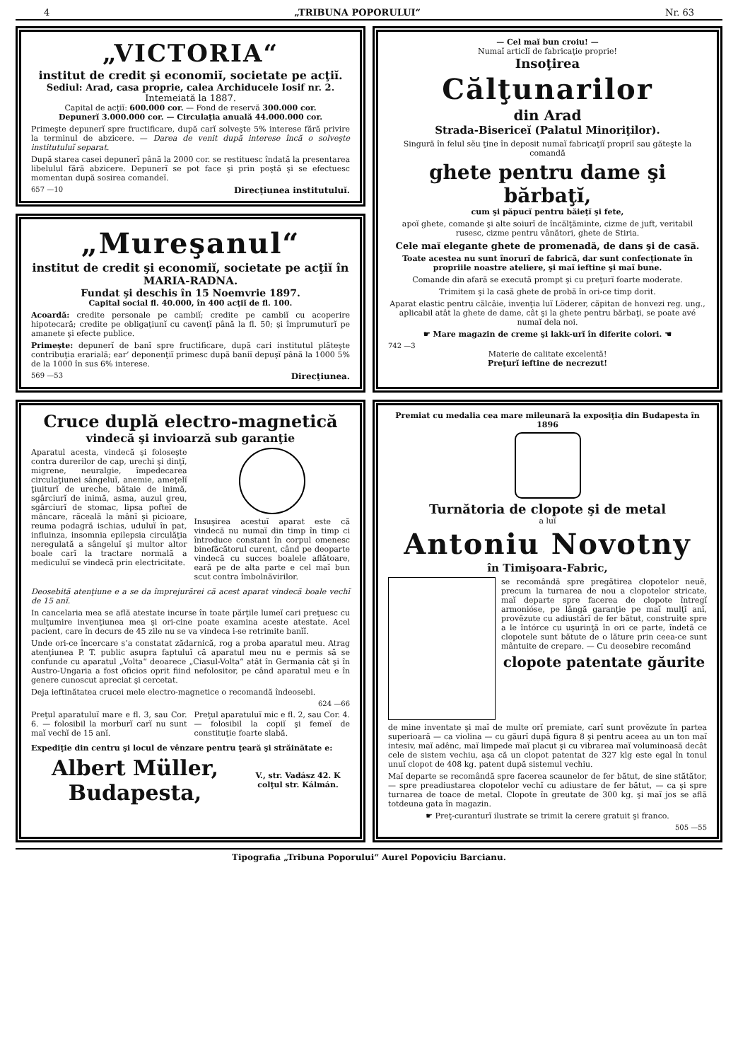4 „TRIBUNA POPORULUI“Nr. 63
„VICTORIA“
institut de credit şi economiĭ, societate pe acţiĭ.
Sediul: Arad, casa proprie, calea Archiducele Iosif nr. 2.
Intemeiată la 1887.
Capital de acţiĭ: 600.000 cor. — Fond de reservă 300.000 cor.
Depunerĭ 3.000.000 cor. — Circulaţia anuală 44.000.000 cor.
Primeşte depunerĭ spre fructificare, după carĭ solveşte 5% interese fără privire la terminul de abzicere. — Darea de venit după interese încă o solveşte institutuluĭ separat.
După starea casei depunerĭ până la 2000 cor. se restituesc îndată la presentarea libelulul fără abzicere. Depunerĭ se pot face şi prin poştă şi se efectuesc momentan după sosirea comandeĭ.
657 —10 Direcţiunea institutuluĭ.
„Mureşanul“
institut de credit şi economiĭ, societate pe acţiĭ în
MARIA-RADNA.
Fundat şi deschis în 15 Noemvrie 1897.
Capital social fl. 40.000, în 400 acţiĭ de fl. 100.
Acoardă: credite personale pe cambiĭ; credite pe cambiĭ cu acoperire hipotecară; credite pe obligaţiunĭ cu cavenţĭ până la fl. 50; şi împrumuturĭ pe amanete şi efecte publice.
Primeşte: depunerĭ de banĭ spre fructificare, după cari institutul plăteşte contribuţia erarială; ear’ deponenţiĭ primesc după baniĭ depuşĭ până la 1000 5% de la 1000 în sus 6% interese.
569 —53 Direcţiunea.
— Cel maĭ bun croiu! —
Numaĭ articlĭ de fabricaţie proprie!
Insoţirea
Călţunarilor
din Arad
Strada-Bisericeĭ (Palatul Minoriţilor).
Singură în felul sĕu ţine în deposit numaĭ fabricaţiĭ propriĭ sau găteşte la comandă
ghete pentru dame şi bărbaţĭ,
cum şi păpucĭ pentru băieţĭ şi fete,
apoĭ ghete, comande şi alte soiurĭ de încălţăminte, cizme de juft, veritabil rusesc, cizme pentru vânători, ghete de Stiria.
Cele maĭ elegante ghete de promenadă, de dans şi de casă.
Toate acestea nu sunt înorurĭ de fabrică, dar sunt confecţionate în propriile noastre ateliere, şi maĭ ieftine şi maĭ bune.
Comande din afară se execută prompt şi cu preţurĭ foarte moderate.
Trimitem şi la casă ghete de probă în ori-ce timp dorit.
Aparat elastic pentru călcâie, invenţia luĭ Löderer, căpitan de honvezi reg. ung., aplicabil atât la ghete de dame, cât şi la ghete pentru bărbaţi, se poate avé numaĭ dela noi.
☛ Mare magazin de creme şi lakk-urĭ în diferite colori. ☚
742 —3
Materie de calitate excelentă!
Preţurĭ ieftine de necrezut!
Cruce duplă electro-magnetică
vindecă şi invioarză sub garanţie
Aparatul acesta, vindecă şi foloseşte contra durerilor de cap, urechi şi dinţĭ, migrene, neuralgie, împedecarea circulaţiunei sângeluĭ, anemie, ameţelĭ ţiuiturĭ de ureche, bătaie de inimă, sgârciurĭ de inimă, asma, auzul greu, sgârciurĭ de stomac, lipsa pofteĭ de mâncare, răceală la mânĭ şi picioare, reuma podagră ischias, uduluĭ în pat, influinza, insomnia epilepsia circulăţia neregulată a sângeluĭ şi multor altor boale carĭ la tractare normală a mediculuĭ se vindecă prin electricitate.
Insuşirea acestuĭ aparat este că vindecă nu numaĭ din timp în timp ci întroduce constant în corpul omenesc binefăcătorul curent, când pe deoparte vindecă cu succes boalele aflătoare, eară pe de alta parte e cel maĭ bun scut contra îmbolnăvirilor.
Deosebită atenţiune e a se da împrejurărei că acest aparat vindecă boale vechĭ de 15 anĭ.
In cancelaria mea se află atestate incurse în toate părţile lumeĭ cari preţuesc cu mulţumire invenţiunea mea şi ori-cine poate examina aceste atestate. Acel pacient, care în decurs de 45 zile nu se va vindeca i-se retrimite banĭĭ.
Unde ori-ce încercare s’a constatat zădarnică, rog a proba aparatul meu. Atrag atenţiunea P. T. public asupra faptuluĭ că aparatul meu nu e permis să se confunde cu aparatul „Volta“ deoarece „Ciasul-Volta“ atât în Germania cât şi în Austro-Ungaria a fost oficios oprit fiind nefolositor, pe când aparatul meu e în genere cunoscut apreciat şi cercetat.
Deja ieftinătatea crucei mele electro-magnetice o recomandă îndeosebi.
624 —66
Preţul aparatuluĭ mare e fl. 3, sau Cor. 6. — folosibil la morburĭ carĭ nu sunt maĭ vechĭ de 15 anĭ.
Preţul aparatuluĭ mic e fl. 2, sau Cor. 4. — folosibil la copiĭ şi femeĭ de constituţie foarte slabă.
Expediţie din centru şi locul de vênzare pentru ţeară şi străinătate e:
Albert Müller, Budapesta,
V., str. Vadász 42. K colţul str. Kálmán.
Premiat cu medalia cea mare mileunară la exposiţia din Budapesta în 1896
Turnătoria de clopote şi de metal
a luĭ
Antoniu Novotny
în Timişoara-Fabric,
se recomândă spre pregătirea clopotelor neuĕ, precum la turnarea de nou a clopotelor stricate, maĭ departe spre facerea de clopote întregĭ armonióse, pe lângă garanţie pe maĭ mulţĭ anĭ, provĕzute cu adiustărĭ de fer bătut, construite spre a le întórce cu uşurinţă în ori ce parte, îndetă ce clopotele sunt bătute de o lăture prin ceea-ce sunt mântuite de crepare. — Cu deosebire recomând
clopote patentate găurite
de mine inventate şi maĭ de multe orĭ premiate, carĭ sunt provĕzute în partea superioară — ca violina — cu găurĭ după figura 8 şi pentru aceea au un ton maĭ intesiv, maĭ adênc, maĭ limpede maĭ placut şi cu vibrarea maĭ voluminoasă decât cele de sistem vechiu, aşa că un clopot patentat de 327 klg este egal în tonul unuĭ clopot de 408 kg. patent după sistemul vechiu.
Maĭ departe se recomândă spre facerea scaunelor de fer bătut, de sine stătător, — spre preadiustarea clopotelor vechĭ cu adiustare de fer bătut, — ca şi spre turnarea de toace de metal. Clopote în greutate de 300 kg. şi maĭ jos se află totdeuna gata în magazin.
☛ Preţ-curanturĭ ilustrate se trimit la cerere gratuit şi franco.
505 —55
Tipografia „Tribuna Poporului“ Aurel Popoviciu Barcianu.